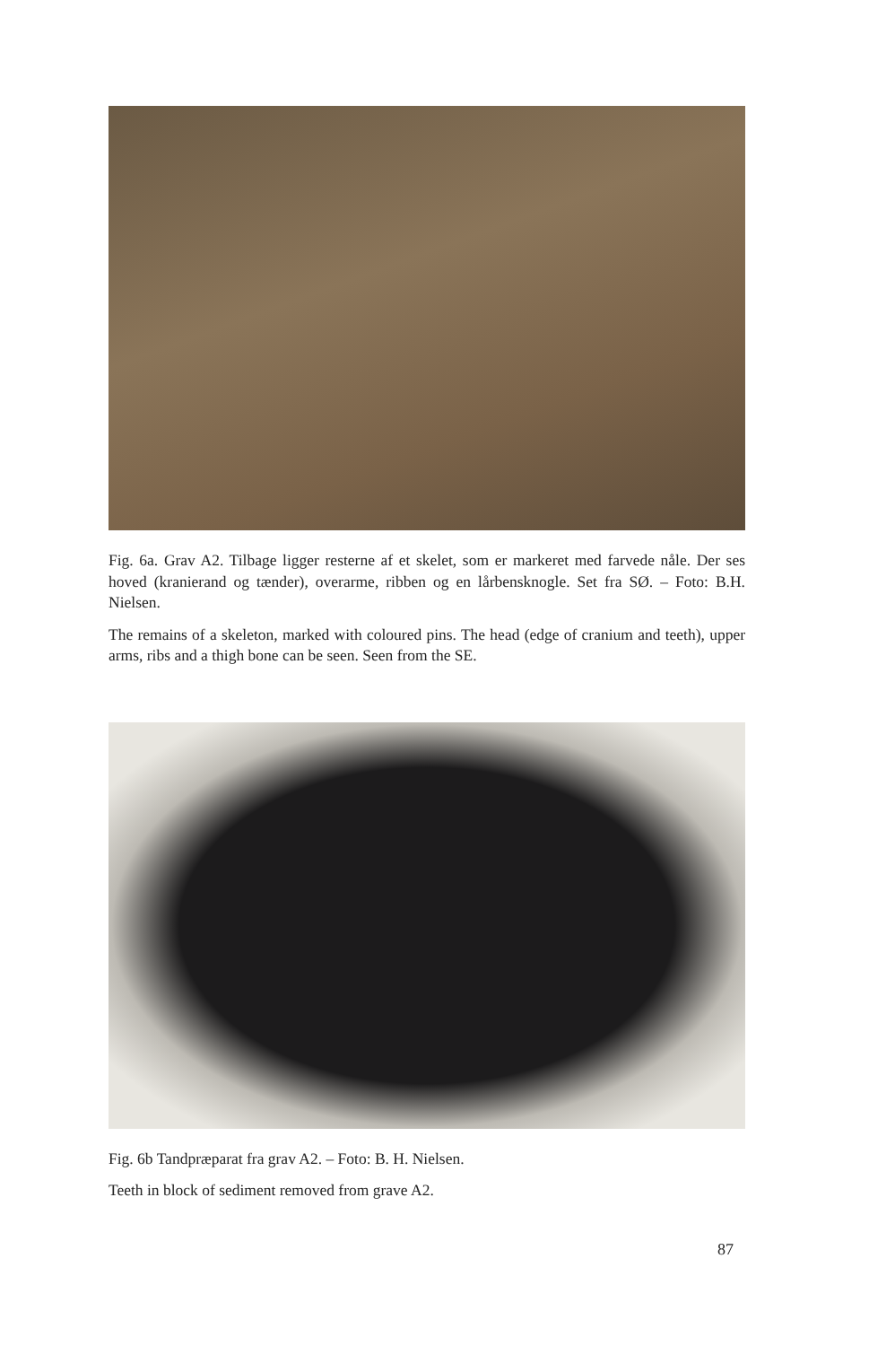Fig. 6a. Grav A2. Tilbage ligger resterne af et skelet, som er markeret med farvede nåle. Der ses hoved (kranierand og tænder), overarme, ribben og en lårbensknogle. Set fra SØ. – Foto: B.H. Nielsen.
The remains of a skeleton, marked with coloured pins. The head (edge of cranium and teeth), upper arms, ribs and a thigh bone can be seen. Seen from the SE.
Fig. 6b Tandpræparat fra grav A2. – Foto: B. H. Nielsen.
Teeth in block of sediment removed from grave A2.
87